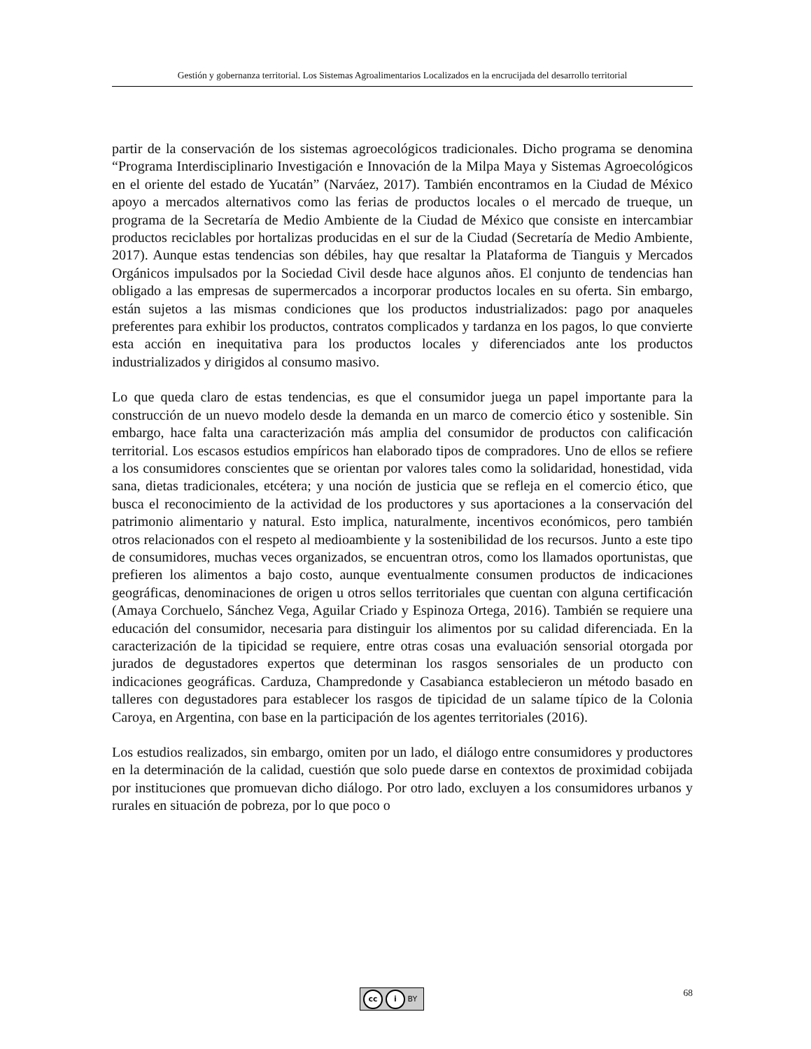Gestión y gobernanza territorial. Los Sistemas Agroalimentarios Localizados en la encrucijada del desarrollo territorial
partir de la conservación de los sistemas agroecológicos tradicionales. Dicho programa se denomina “Programa Interdisciplinario Investigación e Innovación de la Milpa Maya y Sistemas Agroecológicos en el oriente del estado de Yucatán” (Narváez, 2017). También encontramos en la Ciudad de México apoyo a mercados alternativos como las ferias de productos locales o el mercado de trueque, un programa de la Secretaría de Medio Ambiente de la Ciudad de México que consiste en intercambiar productos reciclables por hortalizas producidas en el sur de la Ciudad (Secretaría de Medio Ambiente, 2017). Aunque estas tendencias son débiles, hay que resaltar la Plataforma de Tianguis y Mercados Orgánicos impulsados por la Sociedad Civil desde hace algunos años. El conjunto de tendencias han obligado a las empresas de supermercados a incorporar productos locales en su oferta. Sin embargo, están sujetos a las mismas condiciones que los productos industrializados: pago por anaqueles preferentes para exhibir los productos, contratos complicados y tardanza en los pagos, lo que convierte esta acción en inequitativa para los productos locales y diferenciados ante los productos industrializados y dirigidos al consumo masivo.
Lo que queda claro de estas tendencias, es que el consumidor juega un papel importante para la construcción de un nuevo modelo desde la demanda en un marco de comercio ético y sostenible. Sin embargo, hace falta una caracterización más amplia del consumidor de productos con calificación territorial. Los escasos estudios empíricos han elaborado tipos de compradores. Uno de ellos se refiere a los consumidores conscientes que se orientan por valores tales como la solidaridad, honestidad, vida sana, dietas tradicionales, etcétera; y una noción de justicia que se refleja en el comercio ético, que busca el reconocimiento de la actividad de los productores y sus aportaciones a la conservación del patrimonio alimentario y natural. Esto implica, naturalmente, incentivos económicos, pero también otros relacionados con el respeto al medioambiente y la sostenibilidad de los recursos. Junto a este tipo de consumidores, muchas veces organizados, se encuentran otros, como los llamados oportunistas, que prefieren los alimentos a bajo costo, aunque eventualmente consumen productos de indicaciones geográficas, denominaciones de origen u otros sellos territoriales que cuentan con alguna certificación (Amaya Corchuelo, Sánchez Vega, Aguilar Criado y Espinoza Ortega, 2016). También se requiere una educación del consumidor, necesaria para distinguir los alimentos por su calidad diferenciada. En la caracterización de la tipicidad se requiere, entre otras cosas una evaluación sensorial otorgada por jurados de degustadores expertos que determinan los rasgos sensoriales de un producto con indicaciones geográficas. Carduza, Champredonde y Casabianca establecieron un método basado en talleres con degustadores para establecer los rasgos de tipicidad de un salame típico de la Colonia Caroya, en Argentina, con base en la participación de los agentes territoriales (2016).
Los estudios realizados, sin embargo, omiten por un lado, el diálogo entre consumidores y productores en la determinación de la calidad, cuestión que solo puede darse en contextos de proximidad cobijada por instituciones que promuevan dicho diálogo. Por otro lado, excluyen a los consumidores urbanos y rurales en situación de pobreza, por lo que poco o
cc i BY 68